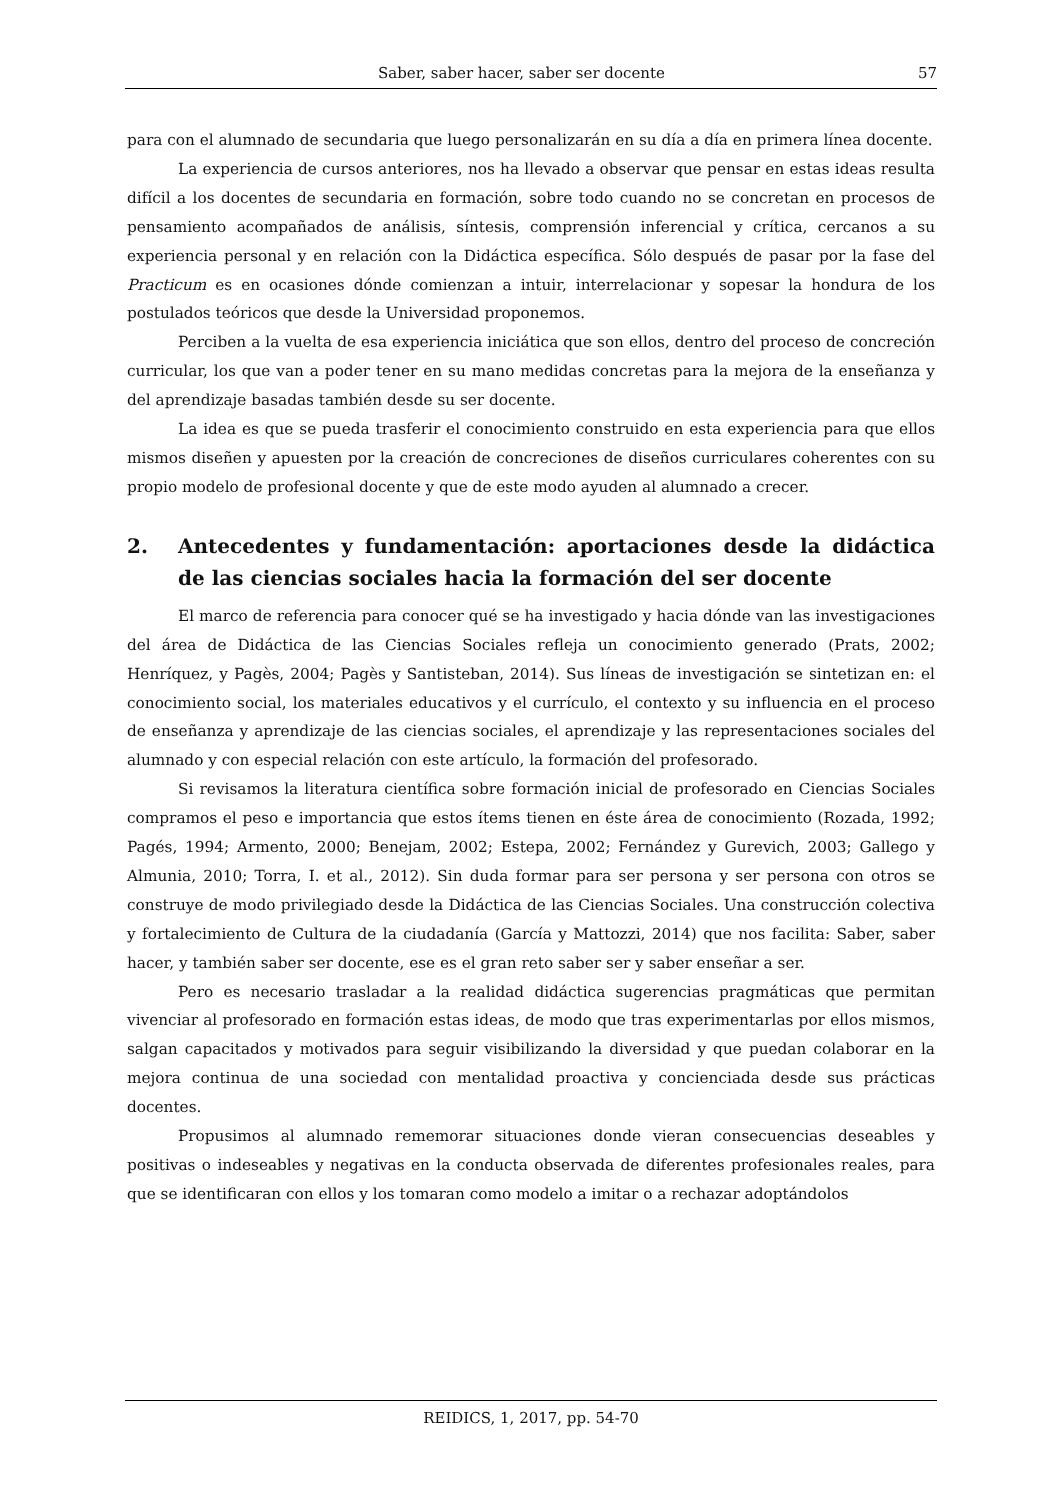Saber, saber hacer, saber ser docente 57
para con el alumnado de secundaria que luego personalizarán en su día a día en primera línea docente.
La experiencia de cursos anteriores, nos ha llevado a observar que pensar en estas ideas resulta difícil a los docentes de secundaria en formación, sobre todo cuando no se concretan en procesos de pensamiento acompañados de análisis, síntesis, comprensión inferencial y crítica, cercanos a su experiencia personal y en relación con la Didáctica específica. Sólo después de pasar por la fase del Practicum es en ocasiones dónde comienzan a intuir, interrelacionar y sopesar la hondura de los postulados teóricos que desde la Universidad proponemos.
Perciben a la vuelta de esa experiencia iniciática que son ellos, dentro del proceso de concreción curricular, los que van a poder tener en su mano medidas concretas para la mejora de la enseñanza y del aprendizaje basadas también desde su ser docente.
La idea es que se pueda trasferir el conocimiento construido en esta experiencia para que ellos mismos diseñen y apuesten por la creación de concreciones de diseños curriculares coherentes con su propio modelo de profesional docente y que de este modo ayuden al alumnado a crecer.
2. Antecedentes y fundamentación: aportaciones desde la didáctica de las ciencias sociales hacia la formación del ser docente
El marco de referencia para conocer qué se ha investigado y hacia dónde van las investigaciones del área de Didáctica de las Ciencias Sociales refleja un conocimiento generado (Prats, 2002; Henríquez, y Pagès, 2004; Pagès y Santisteban, 2014). Sus líneas de investigación se sintetizan en: el conocimiento social, los materiales educativos y el currículo, el contexto y su influencia en el proceso de enseñanza y aprendizaje de las ciencias sociales, el aprendizaje y las representaciones sociales del alumnado y con especial relación con este artículo, la formación del profesorado.
Si revisamos la literatura científica sobre formación inicial de profesorado en Ciencias Sociales compramos el peso e importancia que estos ítems tienen en éste área de conocimiento (Rozada, 1992; Pagés, 1994; Armento, 2000; Benejam, 2002; Estepa, 2002; Fernández y Gurevich, 2003; Gallego y Almunia, 2010; Torra, I. et al., 2012). Sin duda formar para ser persona y ser persona con otros se construye de modo privilegiado desde la Didáctica de las Ciencias Sociales. Una construcción colectiva y fortalecimiento de Cultura de la ciudadanía (García y Mattozzi, 2014) que nos facilita: Saber, saber hacer, y también saber ser docente, ese es el gran reto saber ser y saber enseñar a ser.
Pero es necesario trasladar a la realidad didáctica sugerencias pragmáticas que permitan vivenciar al profesorado en formación estas ideas, de modo que tras experimentarlas por ellos mismos, salgan capacitados y motivados para seguir visibilizando la diversidad y que puedan colaborar en la mejora continua de una sociedad con mentalidad proactiva y concienciada desde sus prácticas docentes.
Propusimos al alumnado rememorar situaciones donde vieran consecuencias deseables y positivas o indeseables y negativas en la conducta observada de diferentes profesionales reales, para que se identificaran con ellos y los tomaran como modelo a imitar o a rechazar adoptándolos
REIDICS, 1, 2017, pp. 54-70